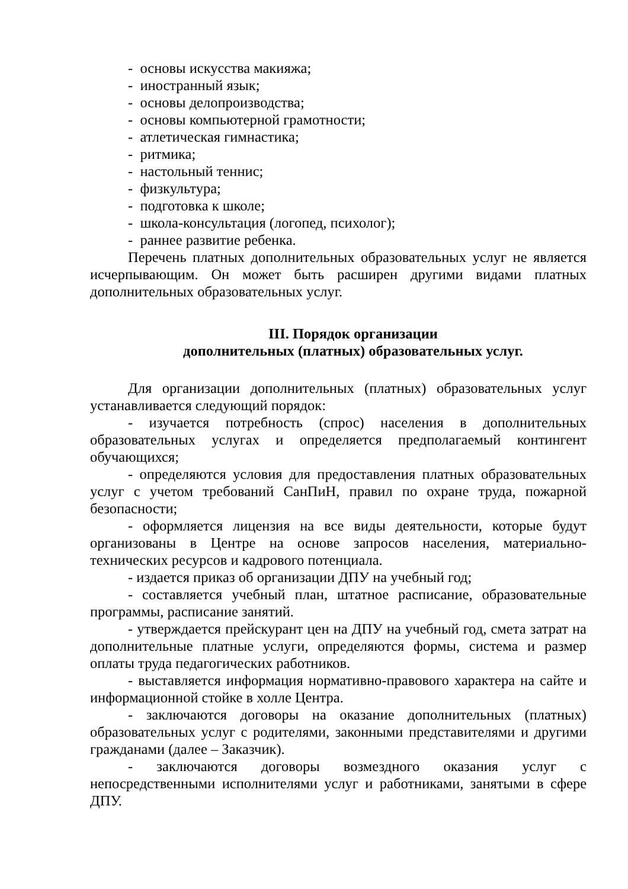- основы искусства макияжа;
- иностранный язык;
- основы делопроизводства;
- основы компьютерной грамотности;
- атлетическая гимнастика;
- ритмика;
- настольный теннис;
- физкультура;
- подготовка к школе;
- школа-консультация (логопед, психолог);
- раннее развитие ребенка.
Перечень платных дополнительных образовательных услуг не является исчерпывающим. Он может быть расширен другими видами платных дополнительных образовательных услуг.
III. Порядок организации
дополнительных (платных) образовательных услуг.
Для организации дополнительных (платных) образовательных услуг устанавливается следующий порядок:
- изучается потребность (спрос) населения в дополнительных образовательных услугах и определяется предполагаемый контингент обучающихся;
- определяются условия для предоставления платных образовательных услуг с учетом требований СанПиН, правил по охране труда, пожарной безопасности;
- оформляется лицензия на все виды деятельности, которые будут организованы в Центре на основе запросов населения, материально-технических ресурсов и кадрового потенциала.
- издается приказ об организации ДПУ на учебный год;
- составляется учебный план, штатное расписание, образовательные программы, расписание занятий.
- утверждается прейскурант цен на ДПУ на учебный год, смета затрат на дополнительные платные услуги, определяются формы, система и размер оплаты труда педагогических работников.
- выставляется информация нормативно-правового характера на сайте и информационной стойке в холле Центра.
- заключаются договоры на оказание дополнительных (платных) образовательных услуг с родителями, законными представителями и другими гражданами (далее – Заказчик).
- заключаются договоры возмездного оказания услуг с непосредственными исполнителями услуг и работниками, занятыми в сфере ДПУ.